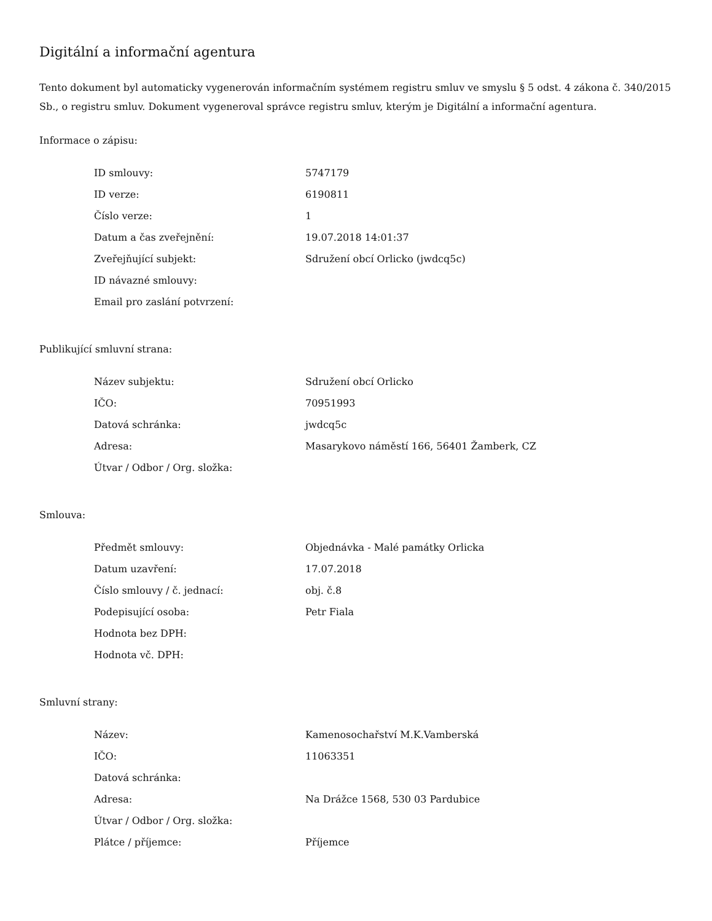Digitální a informační agentura
Tento dokument byl automaticky vygenerován informačním systémem registru smluv ve smyslu § 5 odst. 4 zákona č. 340/2015 Sb., o registru smluv. Dokument vygeneroval správce registru smluv, kterým je Digitální a informační agentura.
Informace o zápisu:
| ID smlouvy: | 5747179 |
| ID verze: | 6190811 |
| Číslo verze: | 1 |
| Datum a čas zveřejnění: | 19.07.2018 14:01:37 |
| Zveřejňující subjekt: | Sdružení obcí Orlicko (jwdcq5c) |
| ID návazné smlouvy: | |
| Email pro zaslání potvrzení: | |
Publikující smluvní strana:
| Název subjektu: | Sdružení obcí Orlicko |
| IČO: | 70951993 |
| Datová schránka: | jwdcq5c |
| Adresa: | Masarykovo náměstí 166, 56401 Žamberk, CZ |
| Útvar / Odbor / Org. složka: | |
Smlouva:
| Předmět smlouvy: | Objednávka - Malé památky Orlicka |
| Datum uzavření: | 17.07.2018 |
| Číslo smlouvy / č. jednací: | obj. č.8 |
| Podepisující osoba: | Petr Fiala |
| Hodnota bez DPH: | |
| Hodnota vč. DPH: | |
Smluvní strany:
| Název: | Kamenosochařství M.K.Vamberská |
| IČO: | 11063351 |
| Datová schránka: | |
| Adresa: | Na Drážce 1568, 530 03 Pardubice |
| Útvar / Odbor / Org. složka: | |
| Plátce / příjemce: | Příjemce |